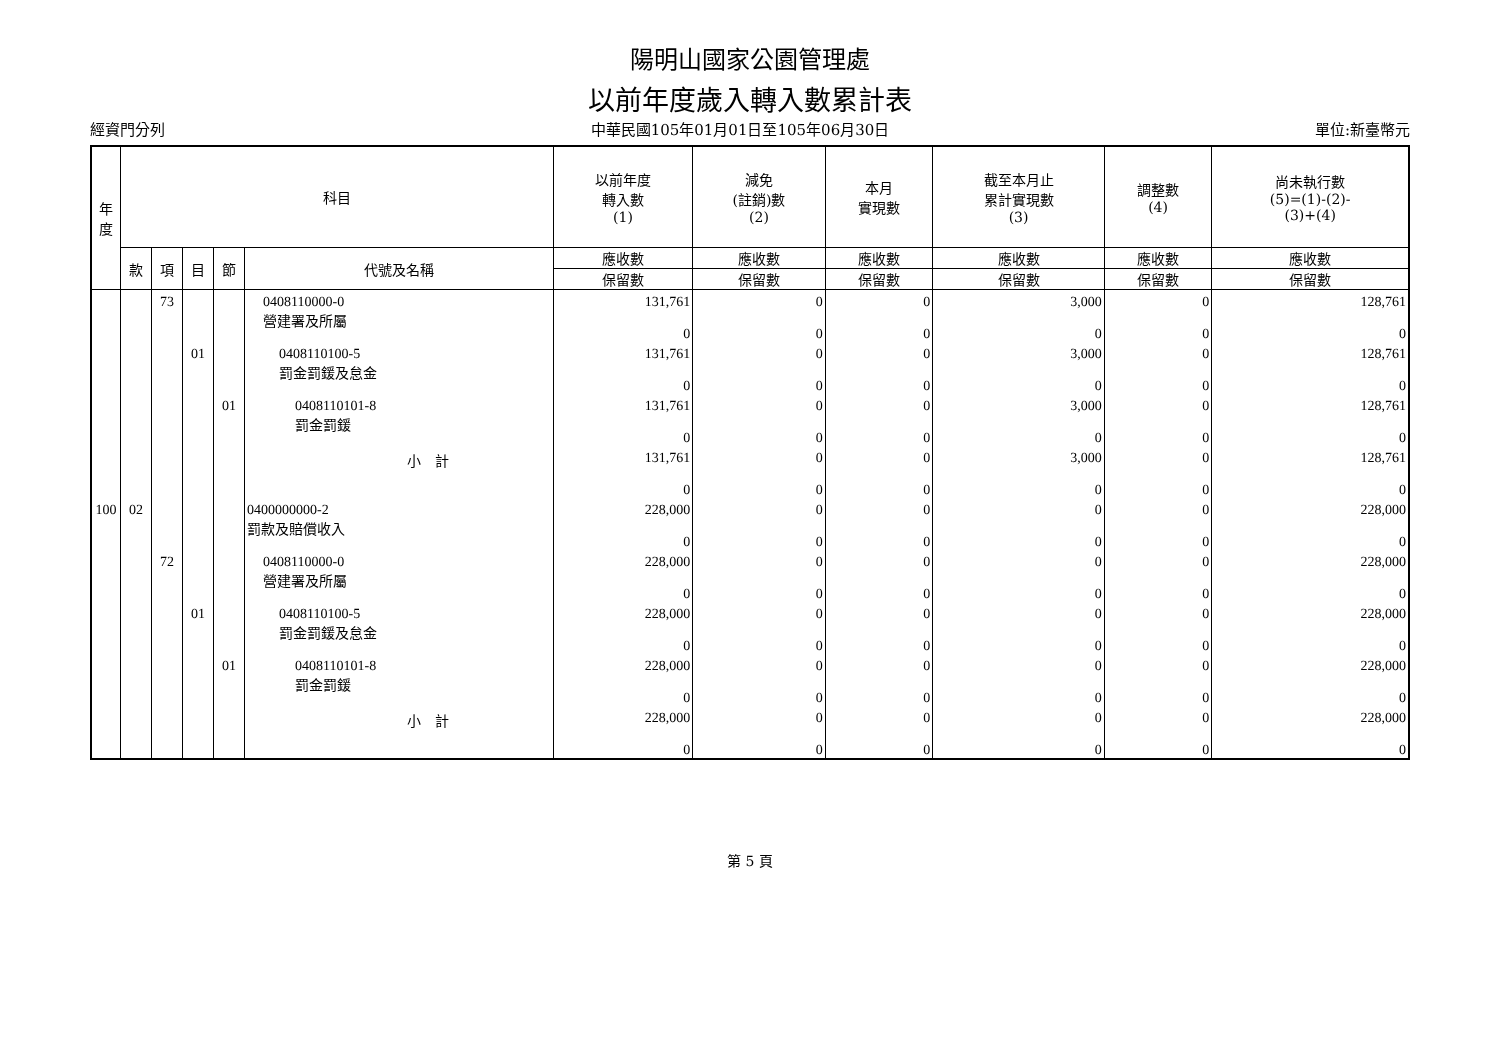陽明山國家公園管理處
以前年度歲入轉入數累計表
經資門分列 中華民國105年01月01日至105年06月30日 單位:新臺幣元
| 年 度 | 科目 | | | | | 以前年度 轉入數 (1) | 減免 (註銷)數 (2) | 本月 實現數 | 截至本月止 累計實現數 (3) | 調整數 (4) | 尚未執行數 (5)=(1)-(2)- (3)+(4) |
| --- | --- | --- | --- | --- | --- | --- | --- | --- | --- | --- | --- |
| | 款 | 項 | 目 | 節 | 代號及名稱 | 應收數 | 應收數 | 應收數 | 應收數 | 應收數 | 應收數 |
| | | | | | | 保留數 | 保留數 | 保留數 | 保留數 | 保留數 | 保留數 |
| | | 73 | | | 0408110000-0 營建署及所屬 | 131,761 0 | 0 0 | 0 0 | 3,000 0 | 0 0 | 128,761 0 |
| | | | 01 | | 0408110100-5 罰金罰鍰及怠金 | 131,761 0 | 0 0 | 0 0 | 3,000 0 | 0 0 | 128,761 0 |
| | | | | 01 | 0408110101-8 罰金罰鍰 | 131,761 0 | 0 0 | 0 0 | 3,000 0 | 0 0 | 128,761 0 |
| | | | | | 小 計 | 131,761 0 | 0 0 | 0 0 | 3,000 0 | 0 0 | 128,761 0 |
| 100 | 02 | | | | 0400000000-2 罰款及賠償收入 | 228,000 0 | 0 0 | 0 0 | 0 0 | 0 0 | 228,000 0 |
| | | 72 | | | 0408110000-0 營建署及所屬 | 228,000 0 | 0 0 | 0 0 | 0 0 | 0 0 | 228,000 0 |
| | | | 01 | | 0408110100-5 罰金罰鍰及怠金 | 228,000 0 | 0 0 | 0 0 | 0 0 | 0 0 | 228,000 0 |
| | | | | 01 | 0408110101-8 罰金罰鍰 | 228,000 0 | 0 0 | 0 0 | 0 0 | 0 0 | 228,000 0 |
| | | | | | 小 計 | 228,000 0 | 0 0 | 0 0 | 0 0 | 0 0 | 228,000 0 |
第 5 頁